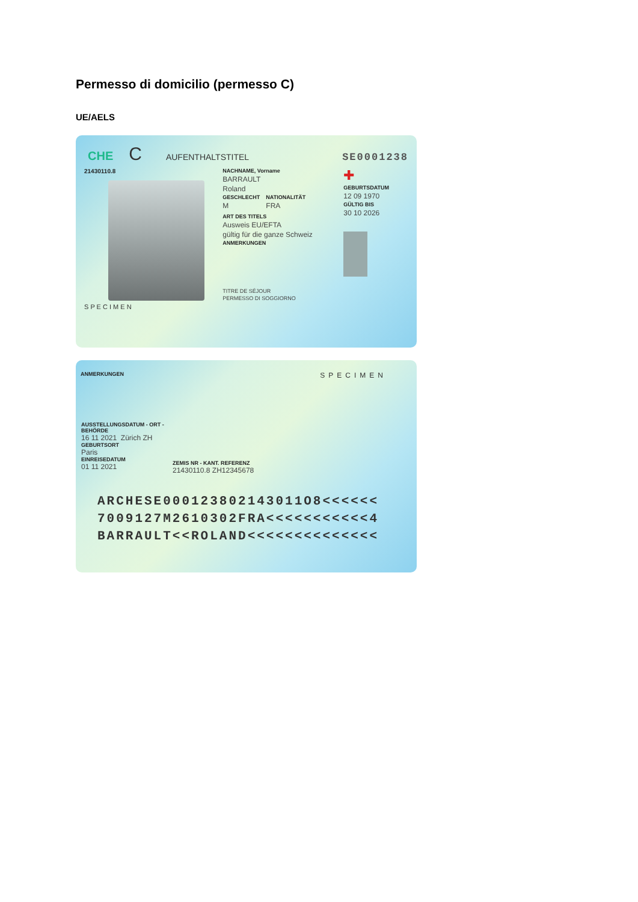Permesso di domicilio (permesso C)
UE/AELS
CHE C AUFENTHALTSTITEL SE0001238
21430110.8
S P E C I M E N
NACHNAME, Vorname
BARRAULT
Roland
GESCHLECHT
M
NATIONALITÄT
FRA
ART DES TITELS
Ausweis EU/EFTA
gültig für die ganze Schweiz
ANMERKUNGEN
TITRE DE SÉJOUR
PERMESSO DI SOGGIORNO
✚
GEBURTSDATUM
12 09 1970
GÜLTIG BIS
30 10 2026
ANMERKUNGEN SPECIMEN
AUSSTELLUNGSDATUM - ORT - BEHÖRDE
16 11 2021 Zürich ZH
GEBURTSORT
Paris
EINREISEDATUM
01 11 2021
ZEMIS NR - KANT. REFERENZ
21430110.8 ZH12345678
ARCHESE000123802143011O8<<<<<<
7009127M2610302FRA<<<<<<<<<<<4
BARRAULT<<ROLAND<<<<<<<<<<<<<<